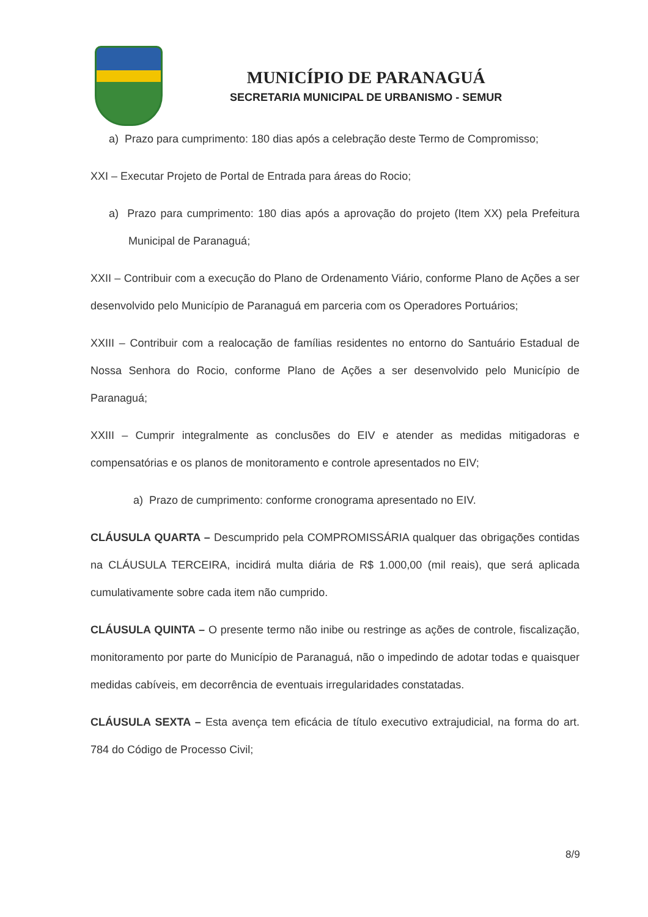MUNICÍPIO DE PARANAGUÁ
SECRETARIA MUNICIPAL DE URBANISMO - SEMUR
a) Prazo para cumprimento: 180 dias após a celebração deste Termo de Compromisso;
XXI – Executar Projeto de Portal de Entrada para áreas do Rocio;
a) Prazo para cumprimento: 180 dias após a aprovação do projeto (Item XX) pela Prefeitura Municipal de Paranaguá;
XXII – Contribuir com a execução do Plano de Ordenamento Viário, conforme Plano de Ações a ser desenvolvido pelo Município de Paranaguá em parceria com os Operadores Portuários;
XXIII – Contribuir com a realocação de famílias residentes no entorno do Santuário Estadual de Nossa Senhora do Rocio, conforme Plano de Ações a ser desenvolvido pelo Município de Paranaguá;
XXIII – Cumprir integralmente as conclusões do EIV e atender as medidas mitigadoras e compensatórias e os planos de monitoramento e controle apresentados no EIV;
a) Prazo de cumprimento: conforme cronograma apresentado no EIV.
CLÁUSULA QUARTA – Descumprido pela COMPROMISSÁRIA qualquer das obrigações contidas na CLÁUSULA TERCEIRA, incidirá multa diária de R$ 1.000,00 (mil reais), que será aplicada cumulativamente sobre cada item não cumprido.
CLÁUSULA QUINTA – O presente termo não inibe ou restringe as ações de controle, fiscalização, monitoramento por parte do Município de Paranaguá, não o impedindo de adotar todas e quaisquer medidas cabíveis, em decorrência de eventuais irregularidades constatadas.
CLÁUSULA SEXTA – Esta avença tem eficácia de título executivo extrajudicial, na forma do art. 784 do Código de Processo Civil;
8/9